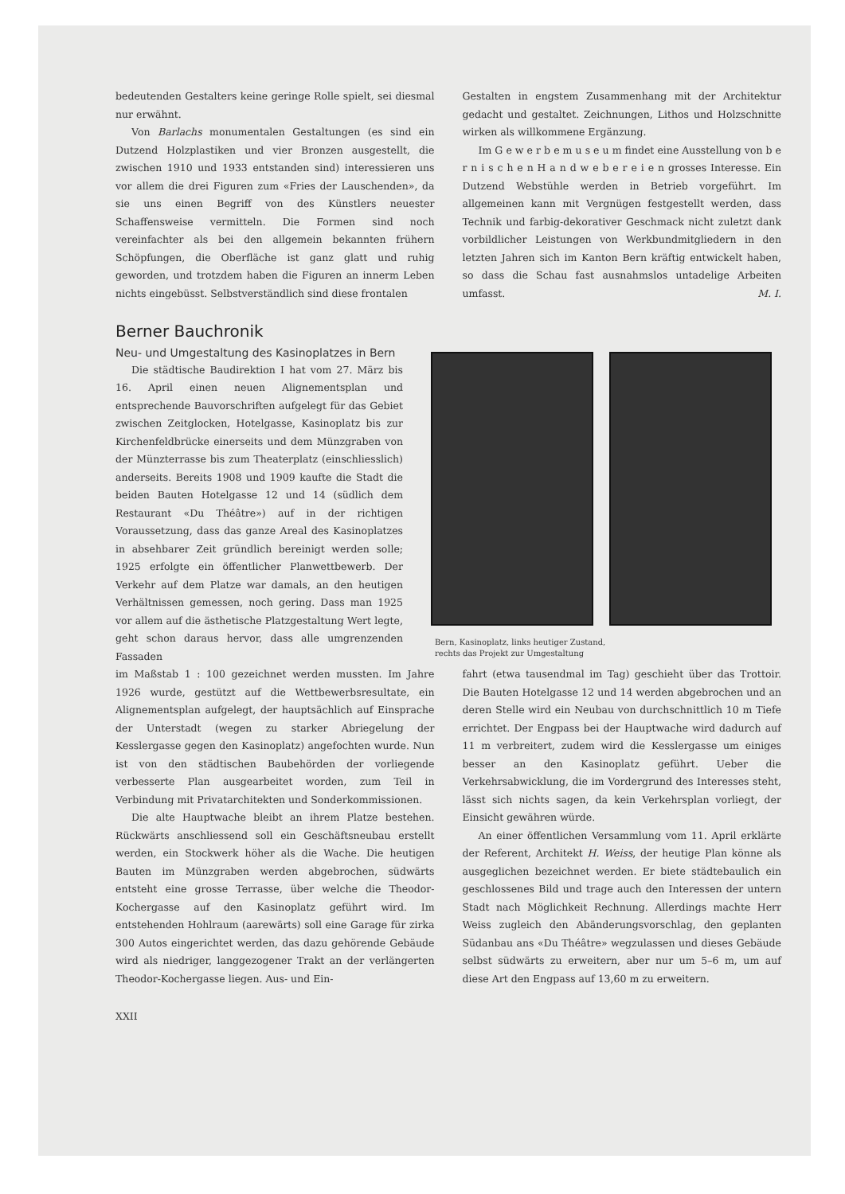bedeutenden Gestalters keine geringe Rolle spielt, sei diesmal nur erwähnt.
Von Barlachs monumentalen Gestaltungen (es sind ein Dutzend Holzplastiken und vier Bronzen ausgestellt, die zwischen 1910 und 1933 entstanden sind) interessieren uns vor allem die drei Figuren zum «Fries der Lauschenden», da sie uns einen Begriff von des Künstlers neuester Schaffensweise vermitteln. Die Formen sind noch vereinfachter als bei den allgemein bekannten frühern Schöpfungen, die Oberfläche ist ganz glatt und ruhig geworden, und trotzdem haben die Figuren an innerm Leben nichts eingebüsst. Selbstverständlich sind diese frontalen
Gestalten in engstem Zusammenhang mit der Architektur gedacht und gestaltet. Zeichnungen, Lithos und Holzschnitte wirken als willkommene Ergänzung.
Im G e w e r b e m u s e u m findet eine Ausstellung von b e r n i s c h e n H a n d w e b e r e i e n grosses Interesse. Ein Dutzend Webstühle werden in Betrieb vorgeführt. Im allgemeinen kann mit Vergnügen festgestellt werden, dass Technik und farbig-dekorativer Geschmack nicht zuletzt dank vorbildlicher Leistungen von Werkbundmitgliedern in den letzten Jahren sich im Kanton Bern kräftig entwickelt haben, so dass die Schau fast ausnahmslos untadelige Arbeiten umfasst. M. I.
Berner Bauchronik
Neu- und Umgestaltung des Kasinoplatzes in Bern
Die städtische Baudirektion I hat vom 27. März bis 16. April einen neuen Alignementsplan und entsprechende Bauvorschriften aufgelegt für das Gebiet zwischen Zeitglocken, Hotelgasse, Kasinoplatz bis zur Kirchenfeldbrücke einerseits und dem Münzgraben von der Münzterrasse bis zum Theaterplatz (einschliesslich) anderseits. Bereits 1908 und 1909 kaufte die Stadt die beiden Bauten Hotelgasse 12 und 14 (südlich dem Restaurant «Du Théâtre») auf in der richtigen Voraussetzung, dass das ganze Areal des Kasinoplatzes in absehbarer Zeit gründlich bereinigt werden solle; 1925 erfolgte ein öffentlicher Planwettbewerb. Der Verkehr auf dem Platze war damals, an den heutigen Verhältnissen gemessen, noch gering. Dass man 1925 vor allem auf die ästhetische Platzgestaltung Wert legte, geht schon daraus hervor, dass alle umgrenzenden Fassaden
Bern, Kasinoplatz, links heutiger Zustand,
rechts das Projekt zur Umgestaltung
im Maßstab 1 : 100 gezeichnet werden mussten. Im Jahre 1926 wurde, gestützt auf die Wettbewerbsresultate, ein Alignementsplan aufgelegt, der hauptsächlich auf Einsprache der Unterstadt (wegen zu starker Abriegelung der Kesslergasse gegen den Kasinoplatz) angefochten wurde. Nun ist von den städtischen Baubehörden der vorliegende verbesserte Plan ausgearbeitet worden, zum Teil in Verbindung mit Privatarchitekten und Sonderkommissionen.
Die alte Hauptwache bleibt an ihrem Platze bestehen. Rückwärts anschliessend soll ein Geschäftsneubau erstellt werden, ein Stockwerk höher als die Wache. Die heutigen Bauten im Münzgraben werden abgebrochen, südwärts entsteht eine grosse Terrasse, über welche die Theodor-Kochergasse auf den Kasinoplatz geführt wird. Im entstehenden Hohlraum (aarewärts) soll eine Garage für zirka 300 Autos eingerichtet werden, das dazu gehörende Gebäude wird als niedriger, langgezogener Trakt an der verlängerten Theodor-Kochergasse liegen. Aus- und Ein-
fahrt (etwa tausendmal im Tag) geschieht über das Trottoir. Die Bauten Hotelgasse 12 und 14 werden abgebrochen und an deren Stelle wird ein Neubau von durchschnittlich 10 m Tiefe errichtet. Der Engpass bei der Hauptwache wird dadurch auf 11 m verbreitert, zudem wird die Kesslergasse um einiges besser an den Kasinoplatz geführt. Ueber die Verkehrsabwicklung, die im Vordergrund des Interesses steht, lässt sich nichts sagen, da kein Verkehrsplan vorliegt, der Einsicht gewähren würde.
An einer öffentlichen Versammlung vom 11. April erklärte der Referent, Architekt H. Weiss, der heutige Plan könne als ausgeglichen bezeichnet werden. Er biete städtebaulich ein geschlossenes Bild und trage auch den Interessen der untern Stadt nach Möglichkeit Rechnung. Allerdings machte Herr Weiss zugleich den Abänderungsvorschlag, den geplanten Südanbau ans «Du Théâtre» wegzulassen und dieses Gebäude selbst südwärts zu erweitern, aber nur um 5–6 m, um auf diese Art den Engpass auf 13,60 m zu erweitern.
XXII